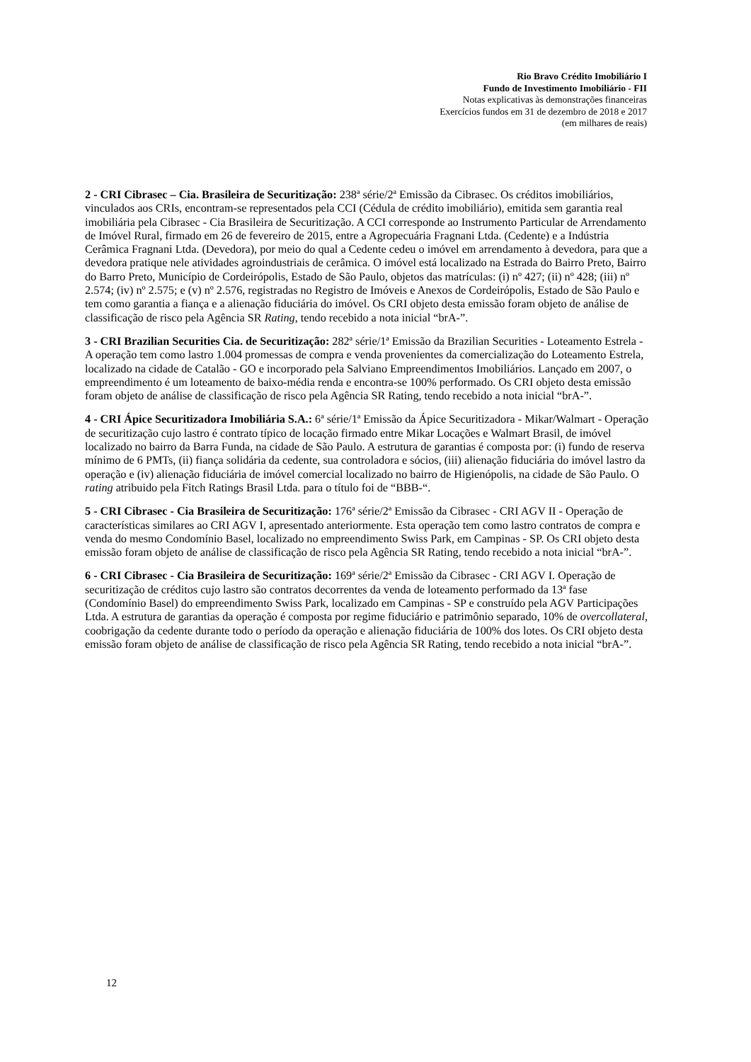Rio Bravo Crédito Imobiliário I
Fundo de Investimento Imobiliário - FII
Notas explicativas às demonstrações financeiras
Exercícios fundos em 31 de dezembro de 2018 e 2017
(em milhares de reais)
2 - CRI Cibrasec – Cia. Brasileira de Securitização: 238ª série/2ª Emissão da Cibrasec. Os créditos imobiliários, vinculados aos CRIs, encontram-se representados pela CCI (Cédula de crédito imobiliário), emitida sem garantia real imobiliária pela Cibrasec - Cia Brasileira de Securitização. A CCI corresponde ao Instrumento Particular de Arrendamento de Imóvel Rural, firmado em 26 de fevereiro de 2015, entre a Agropecuária Fragnani Ltda. (Cedente) e a Indústria Cerâmica Fragnani Ltda. (Devedora), por meio do qual a Cedente cedeu o imóvel em arrendamento à devedora, para que a devedora pratique nele atividades agroindustriais de cerâmica. O imóvel está localizado na Estrada do Bairro Preto, Bairro do Barro Preto, Município de Cordeirópolis, Estado de São Paulo, objetos das matrículas: (i) nº 427; (ii) nº 428; (iii) nº 2.574; (iv) nº 2.575; e (v) nº 2.576, registradas no Registro de Imóveis e Anexos de Cordeirópolis, Estado de São Paulo e tem como garantia a fiança e a alienação fiduciária do imóvel. Os CRI objeto desta emissão foram objeto de análise de classificação de risco pela Agência SR Rating, tendo recebido a nota inicial “brA-”.
3 - CRI Brazilian Securities Cia. de Securitização: 282ª série/1ª Emissão da Brazilian Securities - Loteamento Estrela - A operação tem como lastro 1.004 promessas de compra e venda provenientes da comercialização do Loteamento Estrela, localizado na cidade de Catalão - GO e incorporado pela Salviano Empreendimentos Imobiliários. Lançado em 2007, o empreendimento é um loteamento de baixo-média renda e encontra-se 100% performado. Os CRI objeto desta emissão foram objeto de análise de classificação de risco pela Agência SR Rating, tendo recebido a nota inicial “brA-”.
4 - CRI Ápice Securitizadora Imobiliária S.A.: 6ª série/1ª Emissão da Ápice Securitizadora - Mikar/Walmart - Operação de securitização cujo lastro é contrato típico de locação firmado entre Mikar Locações e Walmart Brasil, de imóvel localizado no bairro da Barra Funda, na cidade de São Paulo. A estrutura de garantias é composta por: (i) fundo de reserva mínimo de 6 PMTs, (ii) fiança solidária da cedente, sua controladora e sócios, (iii) alienação fiduciária do imóvel lastro da operação e (iv) alienação fiduciária de imóvel comercial localizado no bairro de Higienópolis, na cidade de São Paulo. O rating atribuido pela Fitch Ratings Brasil Ltda. para o título foi de “BBB-“.
5 - CRI Cibrasec - Cia Brasileira de Securitização: 176ª série/2ª Emissão da Cibrasec - CRI AGV II - Operação de características similares ao CRI AGV I, apresentado anteriormente. Esta operação tem como lastro contratos de compra e venda do mesmo Condomínio Basel, localizado no empreendimento Swiss Park, em Campinas - SP. Os CRI objeto desta emissão foram objeto de análise de classificação de risco pela Agência SR Rating, tendo recebido a nota inicial “brA-”.
6 - CRI Cibrasec - Cia Brasileira de Securitização: 169ª série/2ª Emissão da Cibrasec - CRI AGV I. Operação de securitização de créditos cujo lastro são contratos decorrentes da venda de loteamento performado da 13ª fase (Condomínio Basel) do empreendimento Swiss Park, localizado em Campinas - SP e construído pela AGV Participações Ltda. A estrutura de garantias da operação é composta por regime fiduciário e patrimônio separado, 10% de overcollateral, coobrigação da cedente durante todo o período da operação e alienação fiduciária de 100% dos lotes. Os CRI objeto desta emissão foram objeto de análise de classificação de risco pela Agência SR Rating, tendo recebido a nota inicial “brA-”.
12